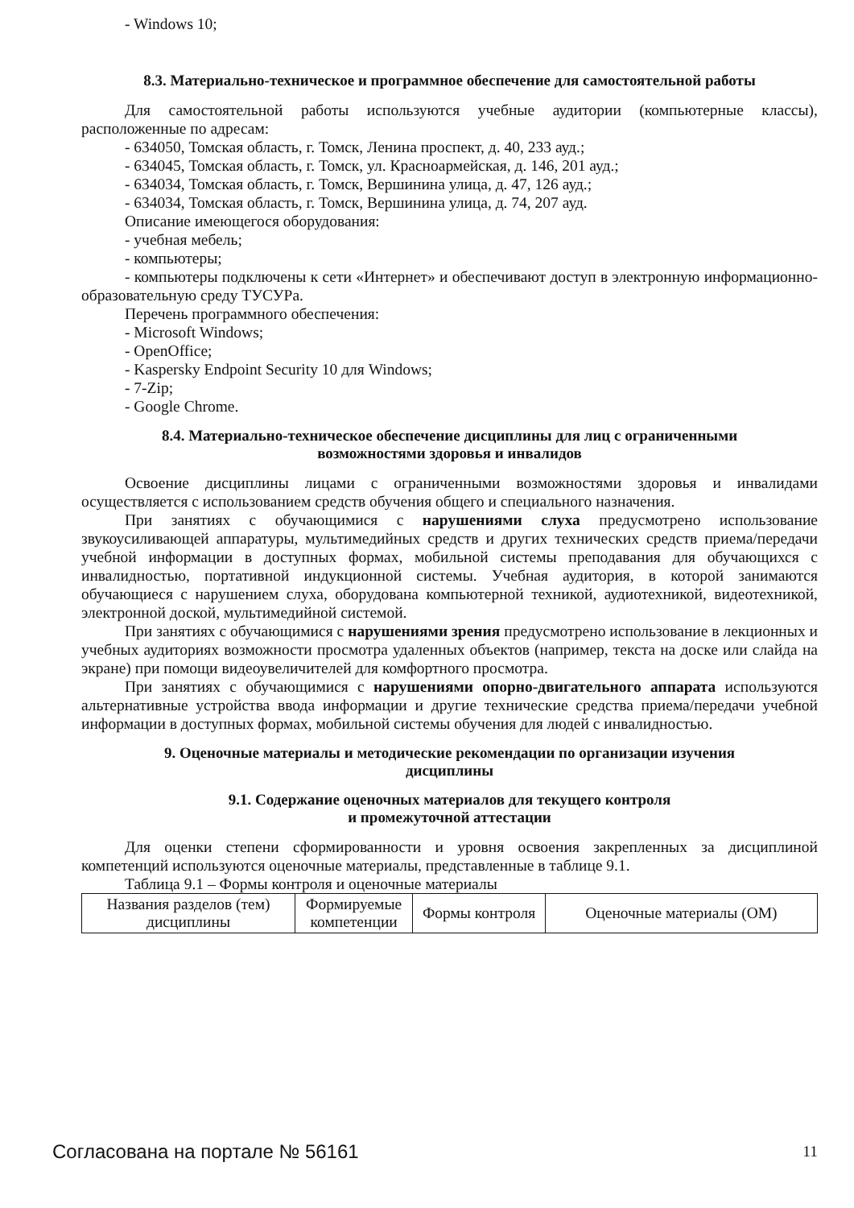- Windows 10;
8.3. Материально-техническое и программное обеспечение для самостоятельной работы
Для самостоятельной работы используются учебные аудитории (компьютерные классы), расположенные по адресам:
- 634050, Томская область, г. Томск, Ленина проспект, д. 40, 233 ауд.;
- 634045, Томская область, г. Томск, ул. Красноармейская, д. 146, 201 ауд.;
- 634034, Томская область, г. Томск, Вершинина улица, д. 47, 126 ауд.;
- 634034, Томская область, г. Томск, Вершинина улица, д. 74, 207 ауд.
Описание имеющегося оборудования:
- учебная мебель;
- компьютеры;
- компьютеры подключены к сети «Интернет» и обеспечивают доступ в электронную информационно-образовательную среду ТУСУРа.
Перечень программного обеспечения:
- Microsoft Windows;
- OpenOffice;
- Kaspersky Endpoint Security 10 для Windows;
- 7-Zip;
- Google Chrome.
8.4. Материально-техническое обеспечение дисциплины для лиц с ограниченными
возможностями здоровья и инвалидов
Освоение дисциплины лицами с ограниченными возможностями здоровья и инвалидами осуществляется с использованием средств обучения общего и специального назначения.
При занятиях с обучающимися с нарушениями слуха предусмотрено использование звукоусиливающей аппаратуры, мультимедийных средств и других технических средств приема/передачи учебной информации в доступных формах, мобильной системы преподавания для обучающихся с инвалидностью, портативной индукционной системы. Учебная аудитория, в которой занимаются обучающиеся с нарушением слуха, оборудована компьютерной техникой, аудиотехникой, видеотехникой, электронной доской, мультимедийной системой.
При занятиях с обучающимися с нарушениями зрения предусмотрено использование в лекционных и учебных аудиториях возможности просмотра удаленных объектов (например, текста на доске или слайда на экране) при помощи видеоувеличителей для комфортного просмотра.
При занятиях с обучающимися с нарушениями опорно-двигательного аппарата используются альтернативные устройства ввода информации и другие технические средства приема/передачи учебной информации в доступных формах, мобильной системы обучения для людей с инвалидностью.
9. Оценочные материалы и методические рекомендации по организации изучения
дисциплины
9.1. Содержание оценочных материалов для текущего контроля
и промежуточной аттестации
Для оценки степени сформированности и уровня освоения закрепленных за дисциплиной компетенций используются оценочные материалы, представленные в таблице 9.1.
Таблица 9.1 – Формы контроля и оценочные материалы
| Названия разделов (тем) дисциплины | Формируемые компетенции | Формы контроля | Оценочные материалы (ОМ) |
Согласована на портале № 56161 11